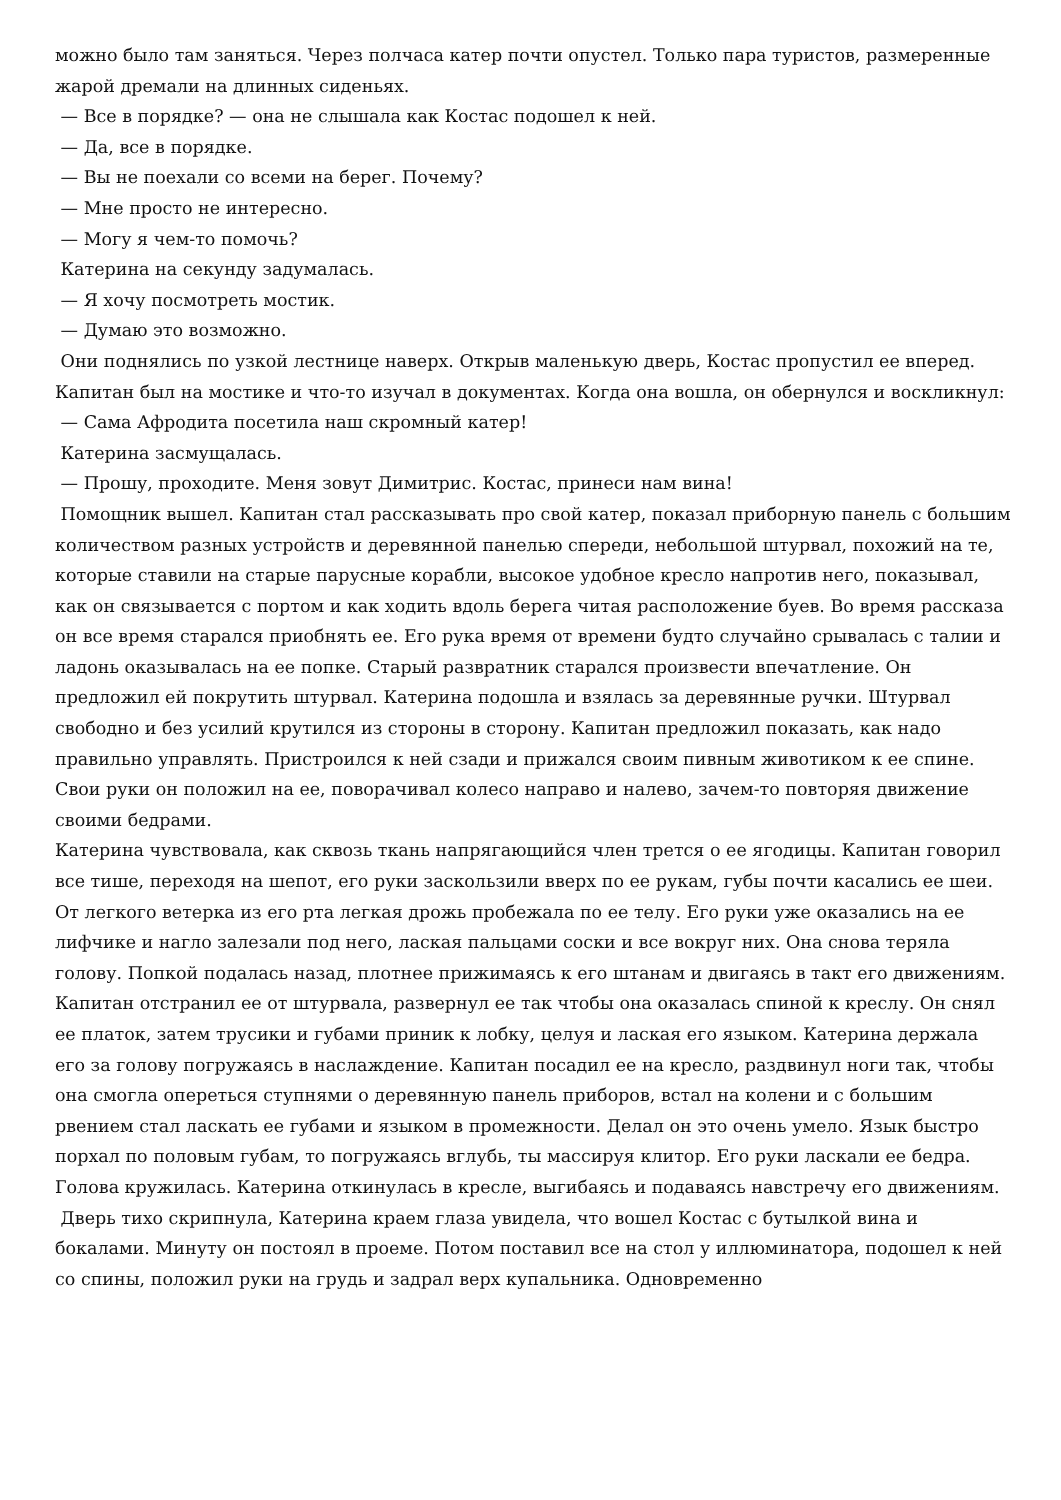можно было там заняться. Через полчаса катер почти опустел. Только пара туристов, размеренные жарой дремали на длинных сиденьях.
— Все в порядке? — она не слышала как Костас подошел к ней.
— Да, все в порядке.
— Вы не поехали со всеми на берег. Почему?
— Мне просто не интересно.
— Могу я чем-то помочь?
Катерина на секунду задумалась.
— Я хочу посмотреть мостик.
— Думаю это возможно.
Они поднялись по узкой лестнице наверх. Открыв маленькую дверь, Костас пропустил ее вперед. Капитан был на мостике и что-то изучал в документах. Когда она вошла, он обернулся и воскликнул:
— Сама Афродита посетила наш скромный катер!
Катерина засмущалась.
— Прошу, проходите. Меня зовут Димитрис. Костас, принеси нам вина!
Помощник вышел. Капитан стал рассказывать про свой катер, показал приборную панель с большим количеством разных устройств и деревянной панелью спереди, небольшой штурвал, похожий на те, которые ставили на старые парусные корабли, высокое удобное кресло напротив него, показывал, как он связывается с портом и как ходить вдоль берега читая расположение буев. Во время рассказа он все время старался приобнять ее. Его рука время от времени будто случайно срывалась с талии и ладонь оказывалась на ее попке. Старый развратник старался произвести впечатление. Он предложил ей покрутить штурвал. Катерина подошла и взялась за деревянные ручки. Штурвал свободно и без усилий крутился из стороны в сторону. Капитан предложил показать, как надо правильно управлять. Пристроился к ней сзади и прижался своим пивным животиком к ее спине. Свои руки он положил на ее, поворачивал колесо направо и налево, зачем-то повторяя движение своими бедрами.
Катерина чувствовала, как сквозь ткань напрягающийся член трется о ее ягодицы. Капитан говорил все тише, переходя на шепот, его руки заскользили вверх по ее рукам, губы почти касались ее шеи. От легкого ветерка из его рта легкая дрожь пробежала по ее телу. Его руки уже оказались на ее лифчике и нагло залезали под него, лаская пальцами соски и все вокруг них. Она снова теряла голову. Попкой подалась назад, плотнее прижимаясь к его штанам и двигаясь в такт его движениям. Капитан отстранил ее от штурвала, развернул ее так чтобы она оказалась спиной к креслу. Он снял ее платок, затем трусики и губами приник к лобку, целуя и лаская его языком. Катерина держала его за голову погружаясь в наслаждение. Капитан посадил ее на кресло, раздвинул ноги так, чтобы она смогла опереться ступнями о деревянную панель приборов, встал на колени и с большим рвением стал ласкать ее губами и языком в промежности. Делал он это очень умело. Язык быстро порхал по половым губам, то погружаясь вглубь, ты массируя клитор. Его руки ласкали ее бедра. Голова кружилась. Катерина откинулась в кресле, выгибаясь и подаваясь навстречу его движениям.
Дверь тихо скрипнула, Катерина краем глаза увидела, что вошел Костас с бутылкой вина и бокалами. Минуту он постоял в проеме. Потом поставил все на стол у иллюминатора, подошел к ней со спины, положил руки на грудь и задрал верх купальника. Одновременно